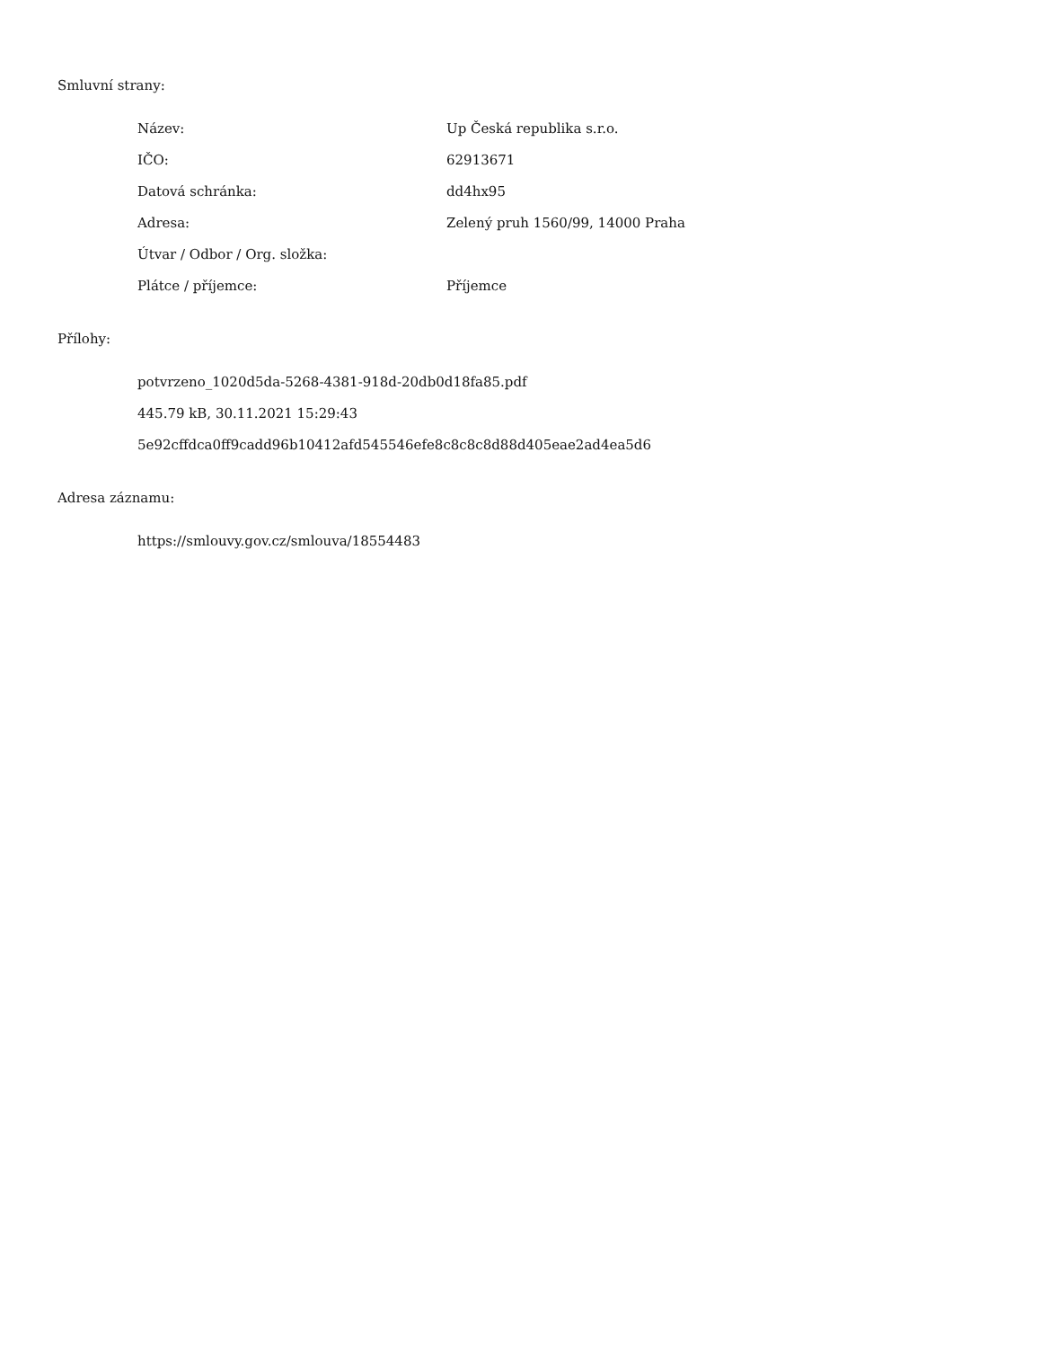Smluvní strany:
| Název: | Up Česká republika s.r.o. |
| IČO: | 62913671 |
| Datová schránka: | dd4hx95 |
| Adresa: | Zelený pruh 1560/99, 14000 Praha |
| Útvar / Odbor / Org. složka: | |
| Plátce / příjemce: | Příjemce |
Přílohy:
potvrzeno_1020d5da-5268-4381-918d-20db0d18fa85.pdf
445.79 kB, 30.11.2021 15:29:43
5e92cffdca0ff9cadd96b10412afd545546efe8c8c8c8d88d405eae2ad4ea5d6
Adresa záznamu:
https://smlouvy.gov.cz/smlouva/18554483